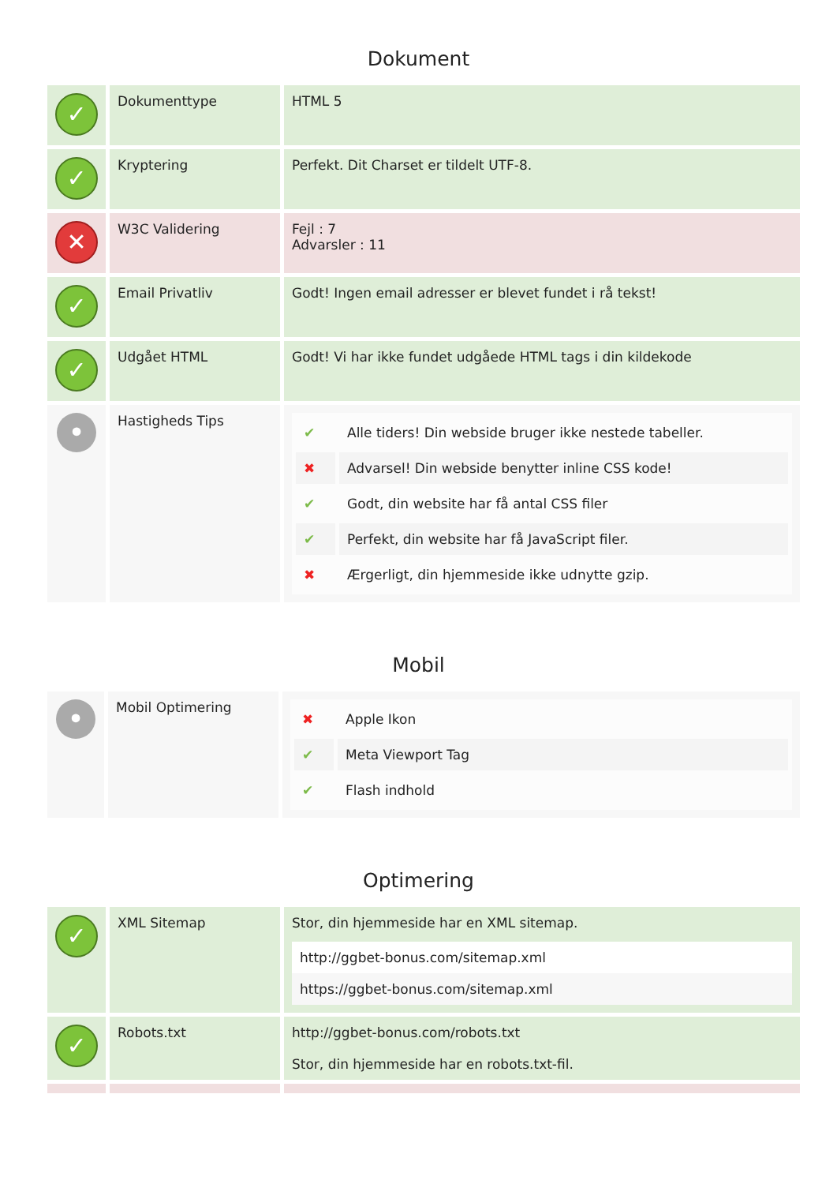Dokument
| ✓ | Dokumenttype | HTML 5 |
| ✓ | Kryptering | Perfekt. Dit Charset er tildelt UTF-8. |
| ✕ | W3C Validering | Fejl : 7 Advarsler : 11 |
| ✓ | Email Privatliv | Godt! Ingen email adresser er blevet fundet i rå tekst! |
| ✓ | Udgået HTML | Godt! Vi har ikke fundet udgåede HTML tags i din kildekode |
| • | Hastigheds Tips | / ✔ / Alle tiders! Din webside bruger ikke nestede tabeller. / / ✖ / Advarsel! Din webside benytter inline CSS kode! / / ✔ / Godt, din website har få antal CSS filer / / ✔ / Perfekt, din website har få JavaScript filer. / / ✖ / Ærgerligt, din hjemmeside ikke udnytte gzip. / |
Mobil
| • | Mobil Optimering | / ✖ / Apple Ikon / / ✔ / Meta Viewport Tag / / ✔ / Flash indhold / |
Optimering
| ✓ | XML Sitemap | Stor, din hjemmeside har en XML sitemap. / http://ggbet-bonus.com/sitemap.xml / / https://ggbet-bonus.com/sitemap.xml / |
| ✓ | Robots.txt | http://ggbet-bonus.com/robots.txt Stor, din hjemmeside har en robots.txt-fil. |